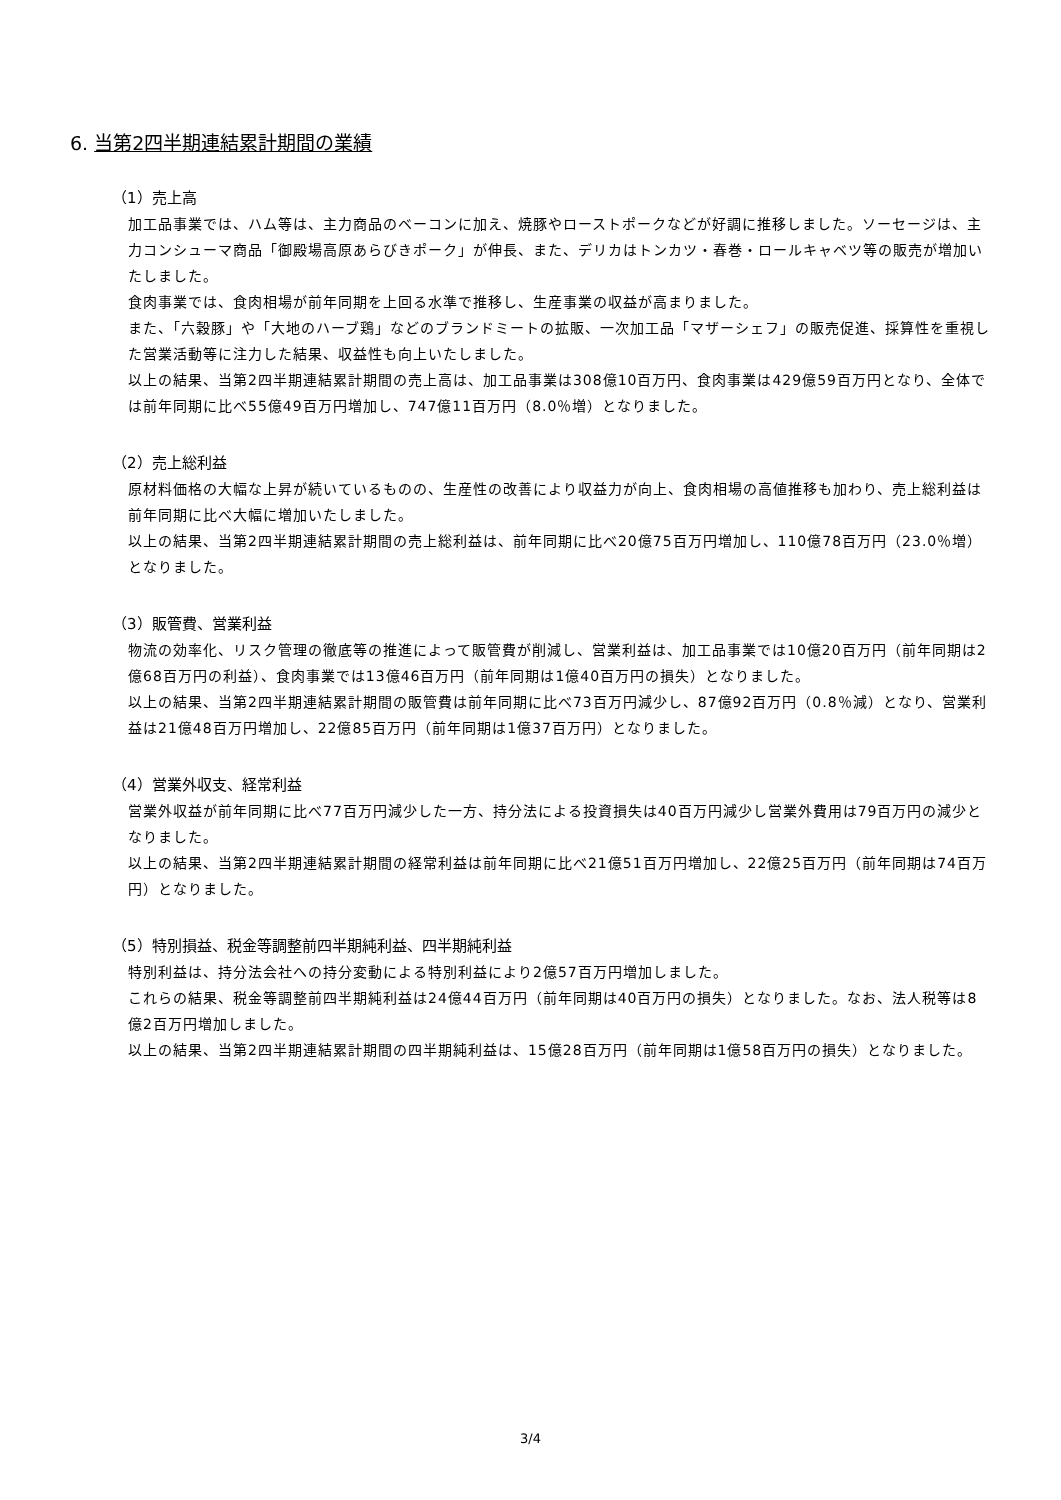6. 当第2四半期連結累計期間の業績
（1）売上高
加工品事業では、ハム等は、主力商品のベーコンに加え、焼豚やローストポークなどが好調に推移しました。ソーセージは、主力コンシューマ商品「御殿場高原あらびきポーク」が伸長、また、デリカはトンカツ・春巻・ロールキャベツ等の販売が増加いたしました。
食肉事業では、食肉相場が前年同期を上回る水準で推移し、生産事業の収益が高まりました。
また、「六穀豚」や「大地のハーブ鶏」などのブランドミートの拡販、一次加工品「マザーシェフ」の販売促進、採算性を重視した営業活動等に注力した結果、収益性も向上いたしました。
以上の結果、当第2四半期連結累計期間の売上高は、加工品事業は308億10百万円、食肉事業は429億59百万円となり、全体では前年同期に比べ55億49百万円増加し、747億11百万円（8.0％増）となりました。
（2）売上総利益
原材料価格の大幅な上昇が続いているものの、生産性の改善により収益力が向上、食肉相場の高値推移も加わり、売上総利益は前年同期に比べ大幅に増加いたしました。
以上の結果、当第2四半期連結累計期間の売上総利益は、前年同期に比べ20億75百万円増加し、110億78百万円（23.0％増）となりました。
（3）販管費、営業利益
物流の効率化、リスク管理の徹底等の推進によって販管費が削減し、営業利益は、加工品事業では10億20百万円（前年同期は2億68百万円の利益）、食肉事業では13億46百万円（前年同期は1億40百万円の損失）となりました。
以上の結果、当第2四半期連結累計期間の販管費は前年同期に比べ73百万円減少し、87億92百万円（0.8％減）となり、営業利益は21億48百万円増加し、22億85百万円（前年同期は1億37百万円）となりました。
（4）営業外収支、経常利益
営業外収益が前年同期に比べ77百万円減少した一方、持分法による投資損失は40百万円減少し営業外費用は79百万円の減少となりました。
以上の結果、当第2四半期連結累計期間の経常利益は前年同期に比べ21億51百万円増加し、22億25百万円（前年同期は74百万円）となりました。
（5）特別損益、税金等調整前四半期純利益、四半期純利益
特別利益は、持分法会社への持分変動による特別利益により2億57百万円増加しました。
これらの結果、税金等調整前四半期純利益は24億44百万円（前年同期は40百万円の損失）となりました。なお、法人税等は8億2百万円増加しました。
以上の結果、当第2四半期連結累計期間の四半期純利益は、15億28百万円（前年同期は1億58百万円の損失）となりました。
3/4